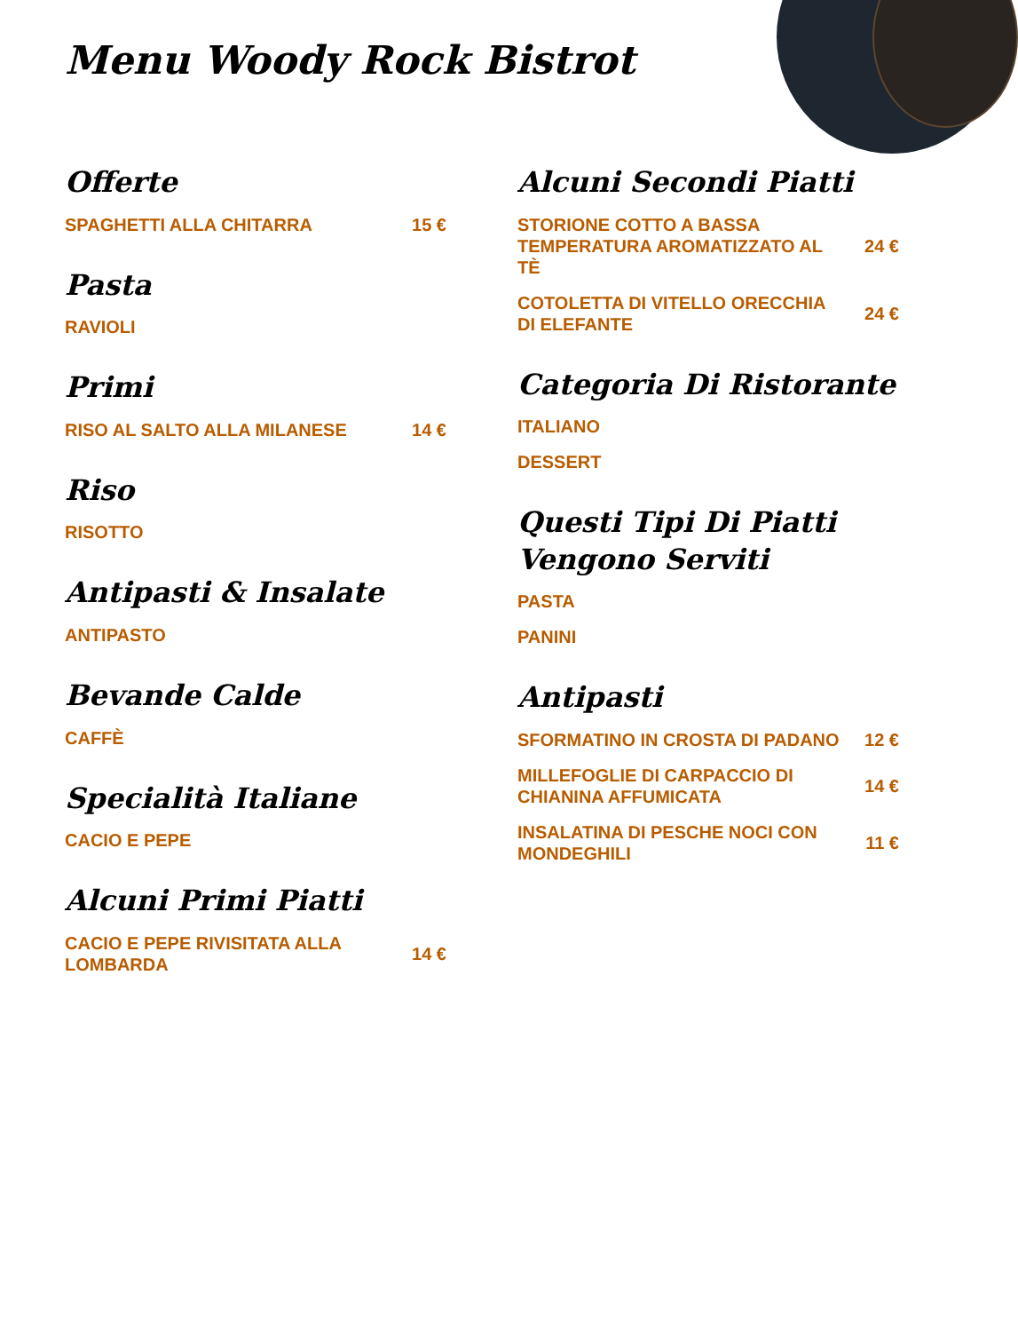Menu Woody Rock Bistrot
Offerte
SPAGHETTI ALLA CHITARRA 15 €
Pasta
RAVIOLI
Primi
RISO AL SALTO ALLA MILANESE 14 €
Riso
RISOTTO
Antipasti & Insalate
ANTIPASTO
Bevande Calde
CAFFÈ
Specialità Italiane
CACIO E PEPE
Alcuni Primi Piatti
CACIO E PEPE RIVISITATA ALLA LOMBARDA 14 €
Alcuni Secondi Piatti
STORIONE COTTO A BASSA TEMPERATURA AROMATIZZATO AL TÈ 24 €
COTOLETTA DI VITELLO ORECCHIA DI ELEFANTE 24 €
Categoria Di Ristorante
ITALIANO
DESSERT
Questi Tipi Di Piatti Vengono Serviti
PASTA
PANINI
Antipasti
SFORMATINO IN CROSTA DI PADANO 12 €
MILLEFOGLIE DI CARPACCIO DI CHIANINA AFFUMICATA 14 €
INSALATINA DI PESCHE NOCI CON MONDEGHILI 11 €